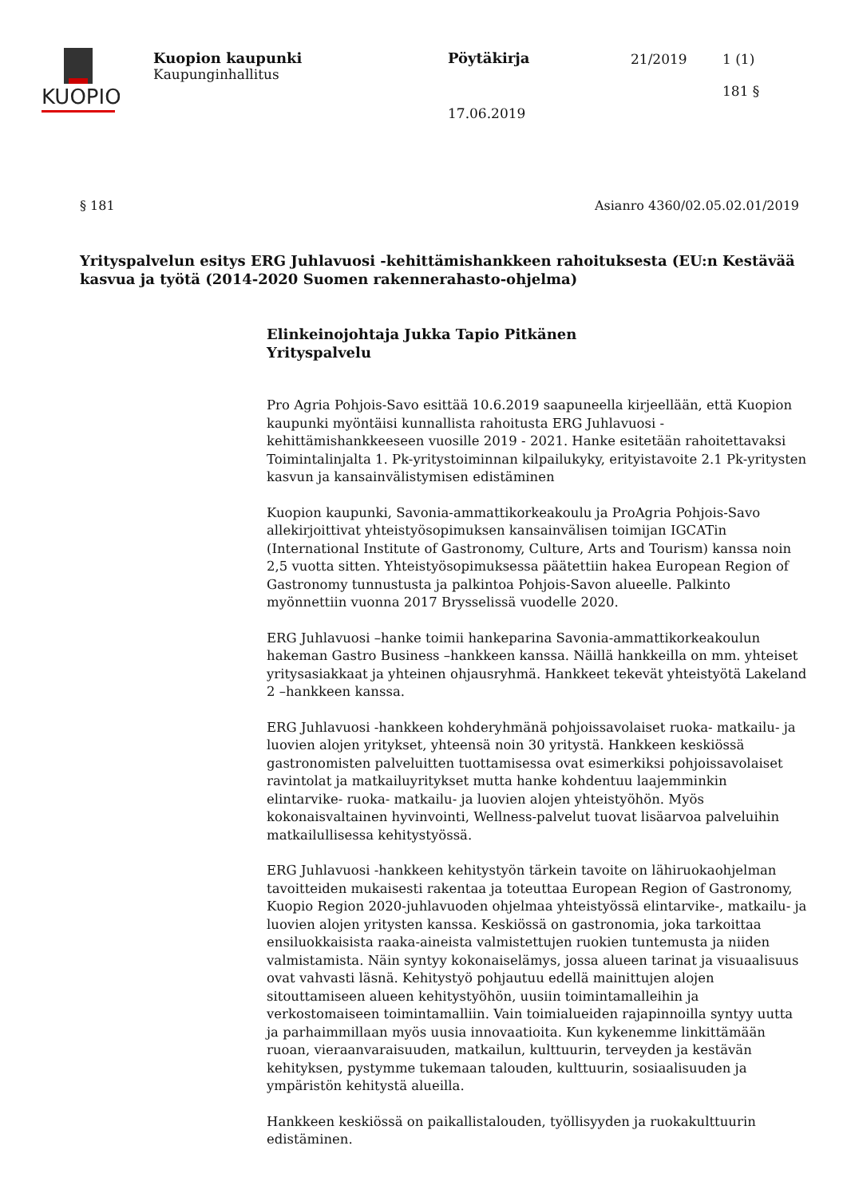KUOPIO
Kuopion kaupunki
Kaupunginhallitus
Pöytäkirja
17.06.2019
21/2019
1 (1)
181 §
§ 181 Asianro 4360/02.05.02.01/2019
Yrityspalvelun esitys ERG Juhlavuosi -kehittämishankkeen rahoituksesta (EU:n Kestävää kasvua ja työtä (2014-2020 Suomen rakennerahasto-ohjelma)
Elinkeinojohtaja Jukka Tapio Pitkänen
Yrityspalvelu
Pro Agria Pohjois-Savo esittää 10.6.2019 saapuneella kirjeellään, että Kuopion kaupunki myöntäisi kunnallista rahoitusta ERG Juhlavuosi -kehittämishankkeeseen vuosille 2019 - 2021. Hanke esitetään rahoitettavaksi Toimintalinjalta 1. Pk-yritystoiminnan kilpailukyky, erityistavoite 2.1 Pk-yritysten kasvun ja kansainvälistymisen edistäminen
Kuopion kaupunki, Savonia-ammattikorkeakoulu ja ProAgria Pohjois-Savo allekirjoittivat yhteistyösopimuksen kansainvälisen toimijan IGCATin (International Institute of Gastronomy, Culture, Arts and Tourism) kanssa noin 2,5 vuotta sitten. Yhteistyösopimuksessa päätettiin hakea European Region of Gastronomy tunnustusta ja palkintoa Pohjois-Savon alueelle. Palkinto myönnettiin vuonna 2017 Brysselissä vuodelle 2020.
ERG Juhlavuosi –hanke toimii hankeparina Savonia-ammattikorkeakoulun hakeman Gastro Business –hankkeen kanssa. Näillä hankkeilla on mm. yhteiset yritysasiakkaat ja yhteinen ohjausryhmä. Hankkeet tekevät yhteistyötä Lakeland 2 –hankkeen kanssa.
ERG Juhlavuosi -hankkeen kohderyhmänä pohjoissavolaiset ruoka- matkailu- ja luovien alojen yritykset, yhteensä noin 30 yritystä. Hankkeen keskiössä gastronomisten palveluitten tuottamisessa ovat esimerkiksi pohjoissavolaiset ravintolat ja matkailuyritykset mutta hanke kohdentuu laajemminkin elintarvike- ruoka- matkailu- ja luovien alojen yhteistyöhön. Myös kokonaisvaltainen hyvinvointi, Wellness-palvelut tuovat lisäarvoa palveluihin matkailullisessa kehitystyössä.
ERG Juhlavuosi -hankkeen kehitystyön tärkein tavoite on lähiruokaohjelman tavoitteiden mukaisesti rakentaa ja toteuttaa European Region of Gastronomy, Kuopio Region 2020-juhlavuoden ohjelmaa yhteistyössä elintarvike-, matkailu- ja luovien alojen yritysten kanssa. Keskiössä on gastronomia, joka tarkoittaa ensiluokkaisista raaka-aineista valmistettujen ruokien tuntemusta ja niiden valmistamista. Näin syntyy kokonaiselämys, jossa alueen tarinat ja visuaalisuus ovat vahvasti läsnä. Kehitystyö pohjautuu edellä mainittujen alojen sitouttamiseen alueen kehitystyöhön, uusiin toimintamalleihin ja verkostomaiseen toimintamalliin. Vain toimialueiden rajapinnoilla syntyy uutta ja parhaimmillaan myös uusia innovaatioita. Kun kykenemme linkittämään ruoan, vieraanvaraisuuden, matkailun, kulttuurin, terveyden ja kestävän kehityksen, pystymme tukemaan talouden, kulttuurin, sosiaalisuuden ja ympäristön kehitystä alueilla.
Hankkeen keskiössä on paikallistalouden, työllisyyden ja ruokakulttuurin edistäminen.